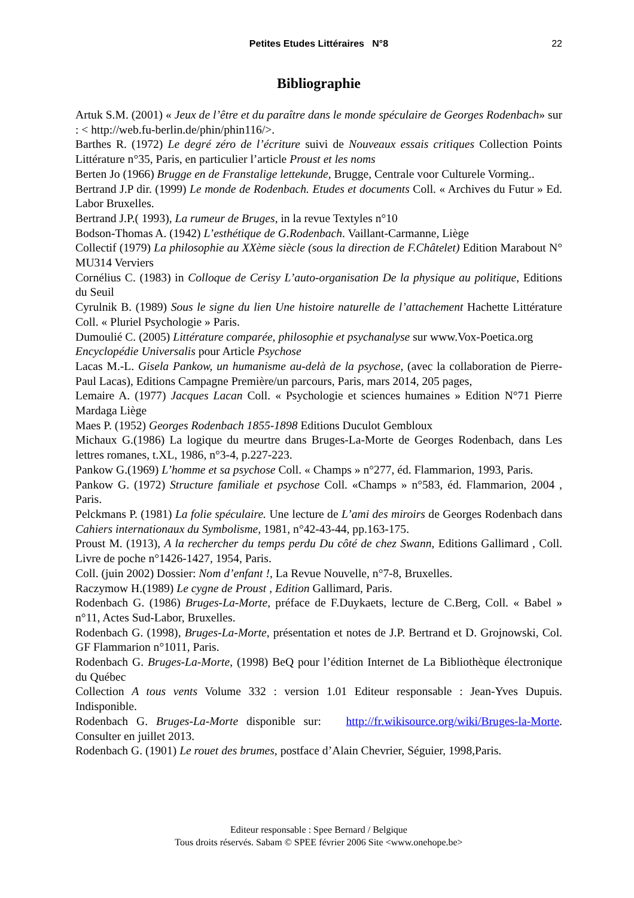Petites Etudes Littéraires N°8 22
Bibliographie
Artuk S.M. (2001) « Jeux de l’être et du paraître dans le monde spéculaire de Georges Rodenbach» sur : < http://web.fu-berlin.de/phin/phin116/>.
Barthes R. (1972) Le degré zéro de l’écriture suivi de Nouveaux essais critiques Collection Points Littérature n°35, Paris, en particulier l’article Proust et les noms
Berten Jo (1966) Brugge en de Franstalige lettekunde, Brugge, Centrale voor Culturele Vorming..
Bertrand J.P dir. (1999) Le monde de Rodenbach. Etudes et documents Coll. « Archives du Futur » Ed. Labor Bruxelles.
Bertrand J.P.( 1993), La rumeur de Bruges, in la revue Textyles n°10
Bodson-Thomas A. (1942) L’esthétique de G.Rodenbach. Vaillant-Carmanne, Liège
Collectif (1979) La philosophie au XXème siècle (sous la direction de F.Châtelet) Edition Marabout N° MU314 Verviers
Cornélius C. (1983) in Colloque de Cerisy L’auto-organisation De la physique au politique, Editions du Seuil
Cyrulnik B. (1989) Sous le signe du lien Une histoire naturelle de l’attachement Hachette Littérature Coll. « Pluriel Psychologie » Paris.
Dumoulié C. (2005) Littérature comparée, philosophie et psychanalyse sur www.Vox-Poetica.org
Encyclopédie Universalis pour Article Psychose
Lacas M.-L. Gisela Pankow, un humanisme au-delà de la psychose, (avec la collaboration de Pierre-Paul Lacas), Editions Campagne Première/un parcours, Paris, mars 2014, 205 pages,
Lemaire A. (1977) Jacques Lacan Coll. « Psychologie et sciences humaines » Edition N°71 Pierre Mardaga Liège
Maes P. (1952) Georges Rodenbach 1855-1898 Editions Duculot Gembloux
Michaux G.(1986) La logique du meurtre dans Bruges-La-Morte de Georges Rodenbach, dans Les lettres romanes, t.XL, 1986, n°3-4, p.227-223.
Pankow G.(1969) L’homme et sa psychose Coll. « Champs » n°277, éd. Flammarion, 1993, Paris.
Pankow G. (1972) Structure familiale et psychose Coll. «Champs » n°583, éd. Flammarion, 2004 , Paris.
Pelckmans P. (1981) La folie spéculaire. Une lecture de L’ami des miroirs de Georges Rodenbach dans Cahiers internationaux du Symbolisme, 1981, n°42-43-44, pp.163-175.
Proust M. (1913), A la rechercher du temps perdu Du côté de chez Swann, Editions Gallimard , Coll. Livre de poche n°1426-1427, 1954, Paris.
Coll. (juin 2002) Dossier: Nom d’enfant !, La Revue Nouvelle, n°7-8, Bruxelles.
Raczymow H.(1989) Le cygne de Proust , Edition Gallimard, Paris.
Rodenbach G. (1986) Bruges-La-Morte, préface de F.Duykaets, lecture de C.Berg, Coll. « Babel » n°11, Actes Sud-Labor, Bruxelles.
Rodenbach G. (1998), Bruges-La-Morte, présentation et notes de J.P. Bertrand et D. Grojnowski, Col. GF Flammarion n°1011, Paris.
Rodenbach G. Bruges-La-Morte, (1998) BeQ pour l’édition Internet de La Bibliothèque électronique du Québec
Collection A tous vents Volume 332 : version 1.01 Editeur responsable : Jean-Yves Dupuis. Indisponible.
Rodenbach G. Bruges-La-Morte disponible sur: http://fr.wikisource.org/wiki/Bruges-la-Morte. Consulter en juillet 2013.
Rodenbach G. (1901) Le rouet des brumes, postface d’Alain Chevrier, Séguier, 1998,Paris.
Editeur responsable : Spee Bernard / Belgique
Tous droits réservés. Sabam © SPEE février 2006 Site <www.onehope.be>